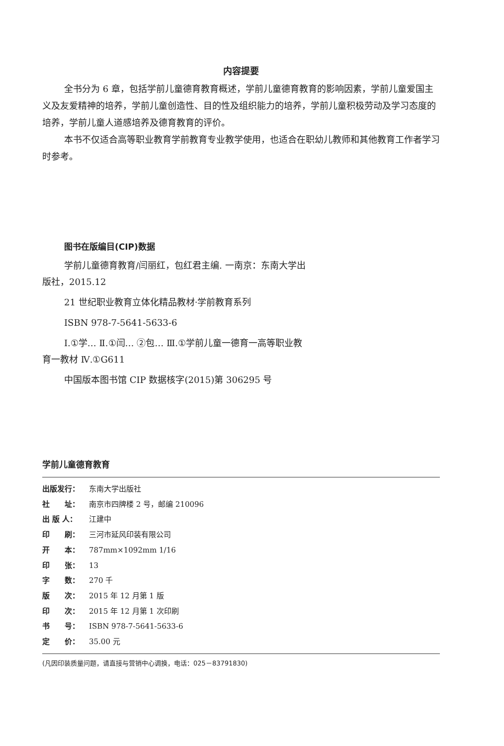内容提要
全书分为 6 章，包括学前儿童德育教育概述，学前儿童德育教育的影响因素，学前儿童爱国主义及友爱精神的培养，学前儿童创造性、目的性及组织能力的培养，学前儿童积极劳动及学习态度的培养，学前儿童人道感培养及德育教育的评价。
本书不仅适合高等职业教育学前教育专业教学使用，也适合在职幼儿教师和其他教育工作者学习时参考。
图书在版编目(CIP)数据
学前儿童德育教育/闫丽红，包红君主编. 一南京：东南大学出版社，2015.12
21 世纪职业教育立体化精品教材·学前教育系列
ISBN 978-7-5641-5633-6
Ⅰ.①学… Ⅱ.①闫… ②包… Ⅲ.①学前儿童一德育一高等职业教育一教材 Ⅳ.①G611
中国版本图书馆 CIP 数据核字(2015)第 306295 号
学前儿童德育教育
出版发行： 东南大学出版社
社　　址： 南京市四牌楼 2 号，邮编 210096
出 版 人： 江建中
印　　刷： 三河市延风印装有限公司
开　　本： 787mm×1092mm 1/16
印　　张： 13
字　　数： 270 千
版　　次： 2015 年 12 月第 1 版
印　　次： 2015 年 12 月第 1 次印刷
书　　号： ISBN 978-7-5641-5633-6
定　　价： 35.00 元
(凡因印装质量问题，请直接与营销中心调换，电话：025－83791830)